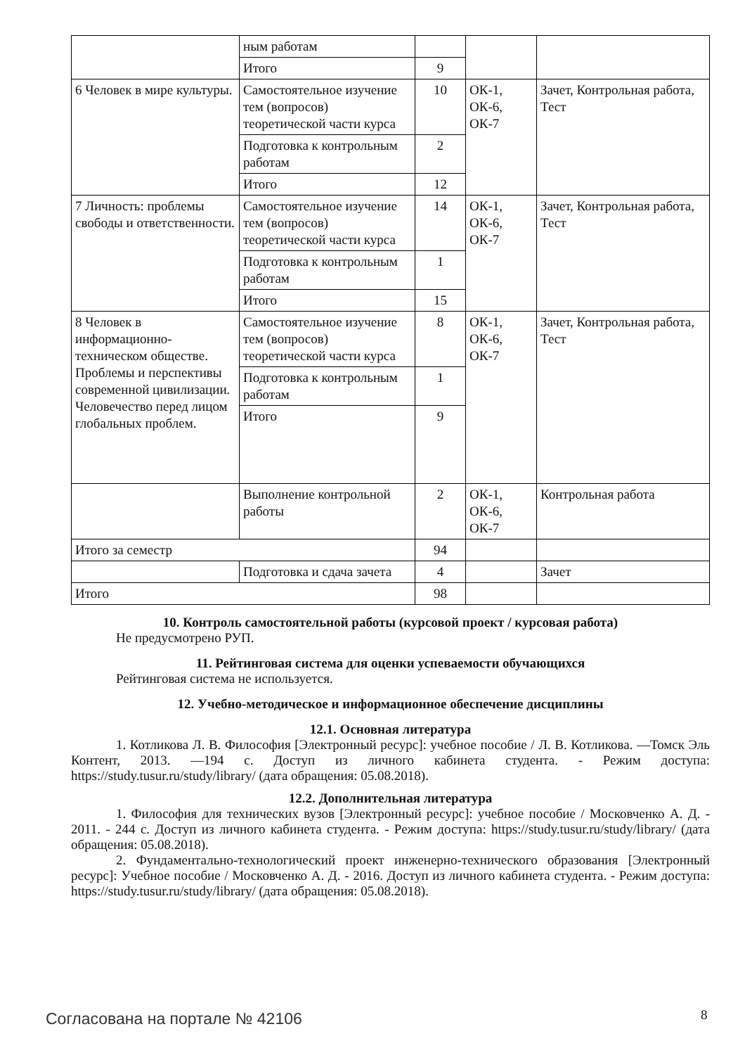| | ным работам | | | |
| | Итого | 9 | | |
| 6 Человек в мире культуры. | Самостоятельное изучение тем (вопросов) теоретической части курса | 10 | ОК-1, ОК-6, ОК-7 | Зачет, Контрольная работа, Тест |
| | Подготовка к контрольным работам | 2 | | |
| | Итого | 12 | | |
| 7 Личность: проблемы свободы и ответственности. | Самостоятельное изучение тем (вопросов) теоретической части курса | 14 | ОК-1, ОК-6, ОК-7 | Зачет, Контрольная работа, Тест |
| | Подготовка к контрольным работам | 1 | | |
| | Итого | 15 | | |
| 8 Человек в информационно-техническом обществе. Проблемы и перспективы современной цивилизации. Человечество перед лицом глобальных проблем. | Самостоятельное изучение тем (вопросов) теоретической части курса | 8 | ОК-1, ОК-6, ОК-7 | Зачет, Контрольная работа, Тест |
| | Подготовка к контрольным работам | 1 | | |
| | Итого | 9 | | |
| | Выполнение контрольной работы | 2 | ОК-1, ОК-6, ОК-7 | Контрольная работа |
| Итого за семестр | | 94 | | |
| | Подготовка и сдача зачета | 4 | | Зачет |
| Итого | | 98 | | |
10. Контроль самостоятельной работы (курсовой проект / курсовая работа)
Не предусмотрено РУП.
11. Рейтинговая система для оценки успеваемости обучающихся
Рейтинговая система не используется.
12. Учебно-методическое и информационное обеспечение дисциплины
12.1. Основная литература
1. Котликова Л. В. Философия [Электронный ресурс]: учебное пособие / Л. В. Котликова. —Томск Эль Контент, 2013. —194 с. Доступ из личного кабинета студента. - Режим доступа: https://study.tusur.ru/study/library/ (дата обращения: 05.08.2018).
12.2. Дополнительная литература
1. Философия для технических вузов [Электронный ресурс]: учебное пособие / Московченко А. Д. - 2011. - 244 с. Доступ из личного кабинета студента. - Режим доступа: https://study.tusur.ru/study/library/ (дата обращения: 05.08.2018).
2. Фундаментально-технологический проект инженерно-технического образования [Электронный ресурс]: Учебное пособие / Московченко А. Д. - 2016. Доступ из личного кабинета студента. - Режим доступа: https://study.tusur.ru/study/library/ (дата обращения: 05.08.2018).
Согласована на портале № 42106 8